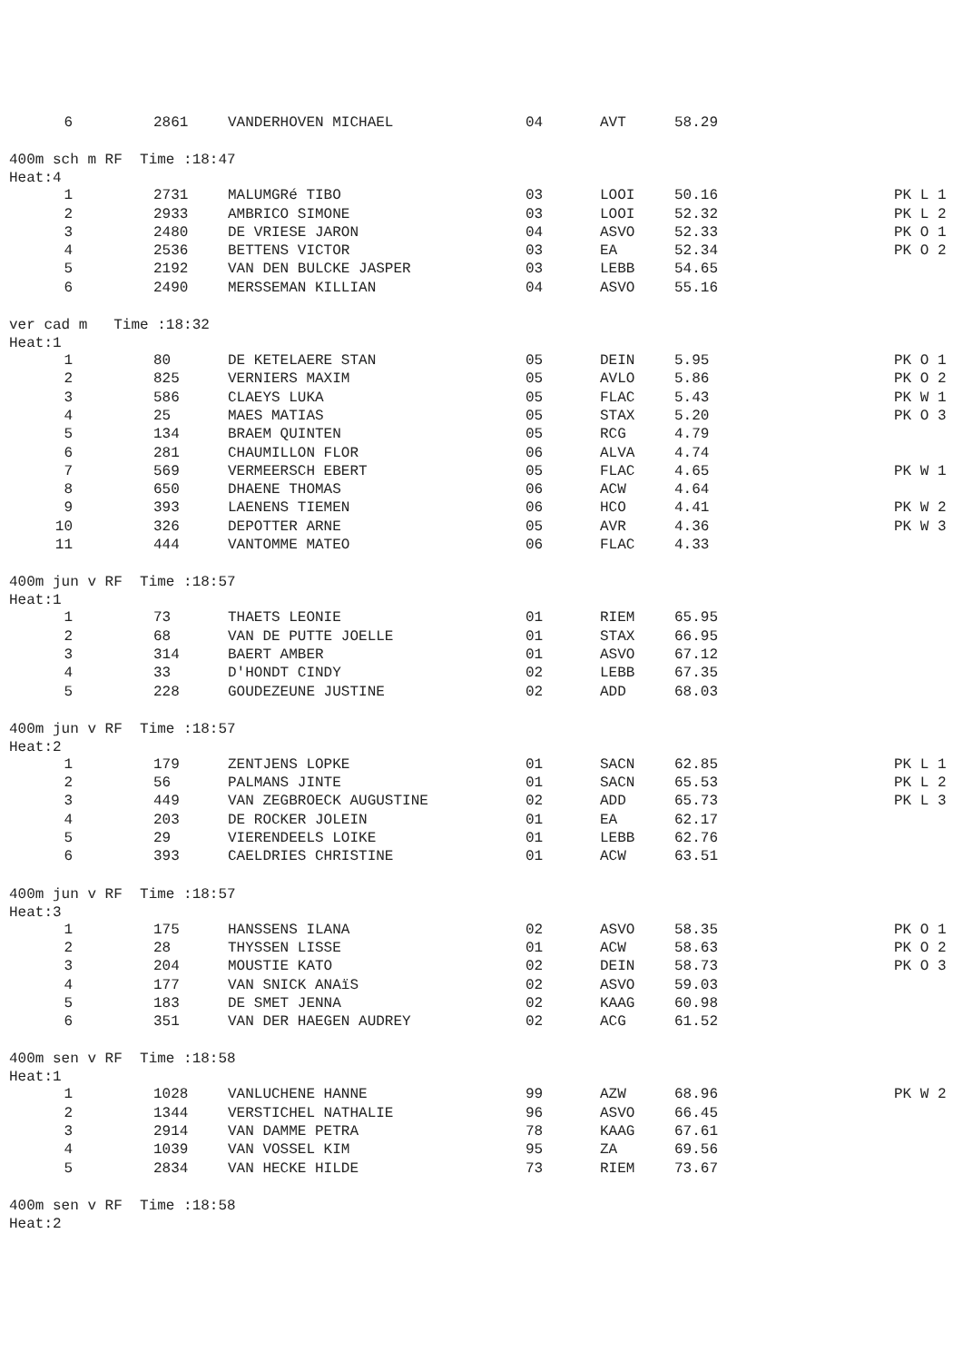| 6 | 2861 | VANDERHOVEN MICHAEL | 04 | AVT | 58.29 | |
400m sch m RF Time :18:47
Heat:4
| 1 | 2731 | MALUMGRé TIBO | 03 | LOOI | 50.16 | PK L 1 |
| 2 | 2933 | AMBRICO SIMONE | 03 | LOOI | 52.32 | PK L 2 |
| 3 | 2480 | DE VRIESE JARON | 04 | ASVO | 52.33 | PK O 1 |
| 4 | 2536 | BETTENS VICTOR | 03 | EA | 52.34 | PK O 2 |
| 5 | 2192 | VAN DEN BULCKE JASPER | 03 | LEBB | 54.65 | |
| 6 | 2490 | MERSSEMAN KILLIAN | 04 | ASVO | 55.16 | |
ver cad m Time :18:32
Heat:1
| 1 | 80 | DE KETELAERE STAN | 05 | DEIN | 5.95 | PK O 1 |
| 2 | 825 | VERNIERS MAXIM | 05 | AVLO | 5.86 | PK O 2 |
| 3 | 586 | CLAEYS LUKA | 05 | FLAC | 5.43 | PK W 1 |
| 4 | 25 | MAES MATIAS | 05 | STAX | 5.20 | PK O 3 |
| 5 | 134 | BRAEM QUINTEN | 05 | RCG | 4.79 | |
| 6 | 281 | CHAUMILLON FLOR | 06 | ALVA | 4.74 | |
| 7 | 569 | VERMEERSCH EBERT | 05 | FLAC | 4.65 | PK W 1 |
| 8 | 650 | DHAENE THOMAS | 06 | ACW | 4.64 | |
| 9 | 393 | LAENENS TIEMEN | 06 | HCO | 4.41 | PK W 2 |
| 10 | 326 | DEPOTTER ARNE | 05 | AVR | 4.36 | PK W 3 |
| 11 | 444 | VANTOMME MATEO | 06 | FLAC | 4.33 | |
400m jun v RF Time :18:57
Heat:1
| 1 | 73 | THAETS LEONIE | 01 | RIEM | 65.95 | |
| 2 | 68 | VAN DE PUTTE JOELLE | 01 | STAX | 66.95 | |
| 3 | 314 | BAERT AMBER | 01 | ASVO | 67.12 | |
| 4 | 33 | D'HONDT CINDY | 02 | LEBB | 67.35 | |
| 5 | 228 | GOUDEZEUNE JUSTINE | 02 | ADD | 68.03 | |
400m jun v RF Time :18:57
Heat:2
| 1 | 179 | ZENTJENS LOPKE | 01 | SACN | 62.85 | PK L 1 |
| 2 | 56 | PALMANS JINTE | 01 | SACN | 65.53 | PK L 2 |
| 3 | 449 | VAN ZEGBROECK AUGUSTINE | 02 | ADD | 65.73 | PK L 3 |
| 4 | 203 | DE ROCKER JOLEIN | 01 | EA | 62.17 | |
| 5 | 29 | VIERENDEELS LOIKE | 01 | LEBB | 62.76 | |
| 6 | 393 | CAELDRIES CHRISTINE | 01 | ACW | 63.51 | |
400m jun v RF Time :18:57
Heat:3
| 1 | 175 | HANSSENS ILANA | 02 | ASVO | 58.35 | PK O 1 |
| 2 | 28 | THYSSEN LISSE | 01 | ACW | 58.63 | PK O 2 |
| 3 | 204 | MOUSTIE KATO | 02 | DEIN | 58.73 | PK O 3 |
| 4 | 177 | VAN SNICK ANAïS | 02 | ASVO | 59.03 | |
| 5 | 183 | DE SMET JENNA | 02 | KAAG | 60.98 | |
| 6 | 351 | VAN DER HAEGEN AUDREY | 02 | ACG | 61.52 | |
400m sen v RF Time :18:58
Heat:1
| 1 | 1028 | VANLUCHENE HANNE | 99 | AZW | 68.96 | PK W 2 |
| 2 | 1344 | VERSTICHEL NATHALIE | 96 | ASVO | 66.45 | |
| 3 | 2914 | VAN DAMME PETRA | 78 | KAAG | 67.61 | |
| 4 | 1039 | VAN VOSSEL KIM | 95 | ZA | 69.56 | |
| 5 | 2834 | VAN HECKE HILDE | 73 | RIEM | 73.67 | |
400m sen v RF Time :18:58
Heat:2